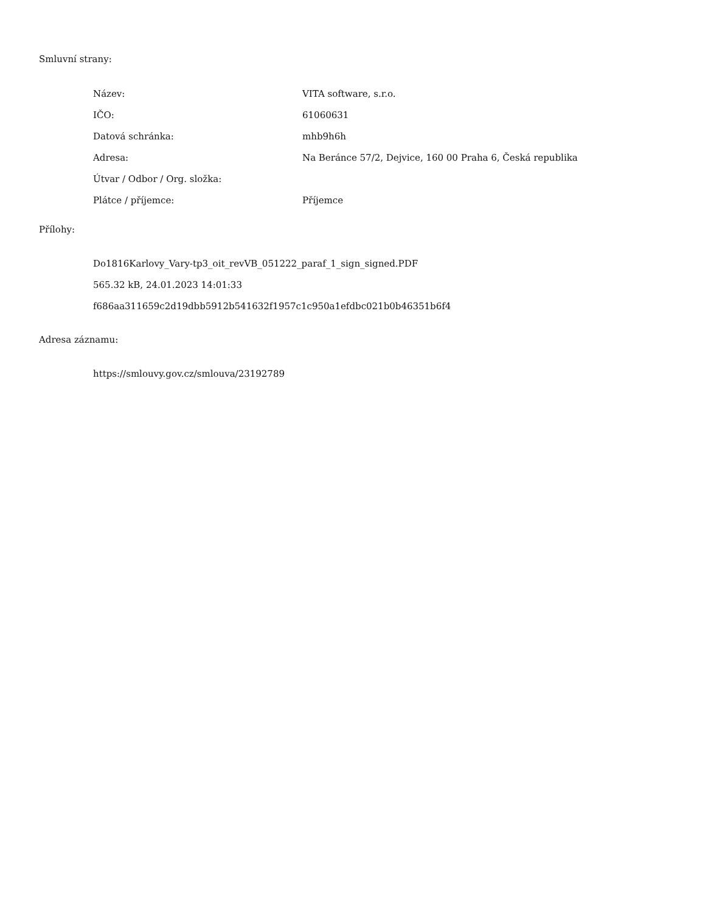Smluvní strany:
| Název: | VITA software, s.r.o. |
| IČO: | 61060631 |
| Datová schránka: | mhb9h6h |
| Adresa: | Na Beránce 57/2, Dejvice, 160 00 Praha 6, Česká republika |
| Útvar / Odbor / Org. složka: | |
| Plátce / příjemce: | Příjemce |
Přílohy:
Do1816Karlovy_Vary-tp3_oit_revVB_051222_paraf_1_sign_signed.PDF
565.32 kB, 24.01.2023 14:01:33
f686aa311659c2d19dbb5912b541632f1957c1c950a1efdbc021b0b46351b6f4
Adresa záznamu:
https://smlouvy.gov.cz/smlouva/23192789